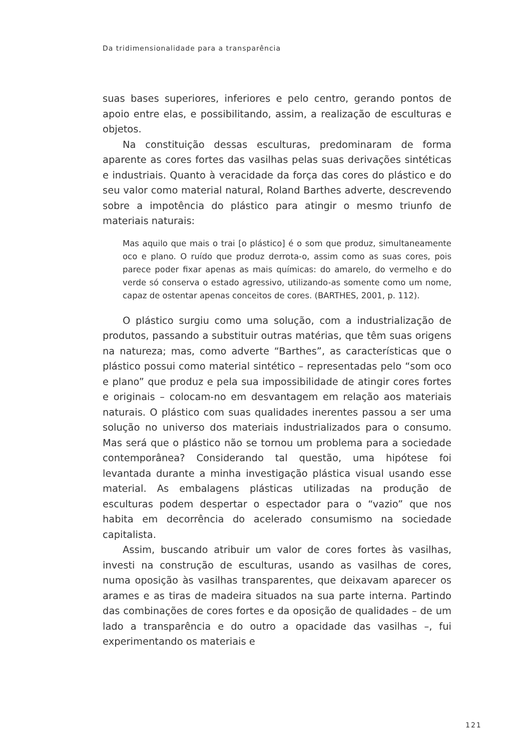Da tridimensionalidade para a transparência
suas bases superiores, inferiores e pelo centro, gerando pontos de apoio entre elas, e possibilitando, assim, a realização de esculturas e objetos.
Na constituição dessas esculturas, predominaram de forma aparente as cores fortes das vasilhas pelas suas derivações sintéticas e industriais. Quanto à veracidade da força das cores do plástico e do seu valor como material natural, Roland Barthes adverte, descrevendo sobre a impotência do plástico para atingir o mesmo triunfo de materiais naturais:
Mas aquilo que mais o trai [o plástico] é o som que produz, simultaneamente oco e plano. O ruído que produz derrota-o, assim como as suas cores, pois parece poder fixar apenas as mais químicas: do amarelo, do vermelho e do verde só conserva o estado agressivo, utilizando-as somente como um nome, capaz de ostentar apenas conceitos de cores. (BARTHES, 2001, p. 112).
O plástico surgiu como uma solução, com a industrialização de produtos, passando a substituir outras matérias, que têm suas origens na natureza; mas, como adverte “Barthes”, as características que o plástico possui como material sintético – representadas pelo “som oco e plano” que produz e pela sua impossibilidade de atingir cores fortes e originais – colocam-no em desvantagem em relação aos materiais naturais. O plástico com suas qualidades inerentes passou a ser uma solução no universo dos materiais industrializados para o consumo. Mas será que o plástico não se tornou um problema para a sociedade contemporânea? Considerando tal questão, uma hipótese foi levantada durante a minha investigação plástica visual usando esse material. As embalagens plásticas utilizadas na produção de esculturas podem despertar o espectador para o “vazio” que nos habita em decorrência do acelerado consumismo na sociedade capitalista.
Assim, buscando atribuir um valor de cores fortes às vasilhas, investi na construção de esculturas, usando as vasilhas de cores, numa oposição às vasilhas transparentes, que deixavam aparecer os arames e as tiras de madeira situados na sua parte interna. Partindo das combinações de cores fortes e da oposição de qualidades – de um lado a transparência e do outro a opacidade das vasilhas –, fui experimentando os materiais e
121